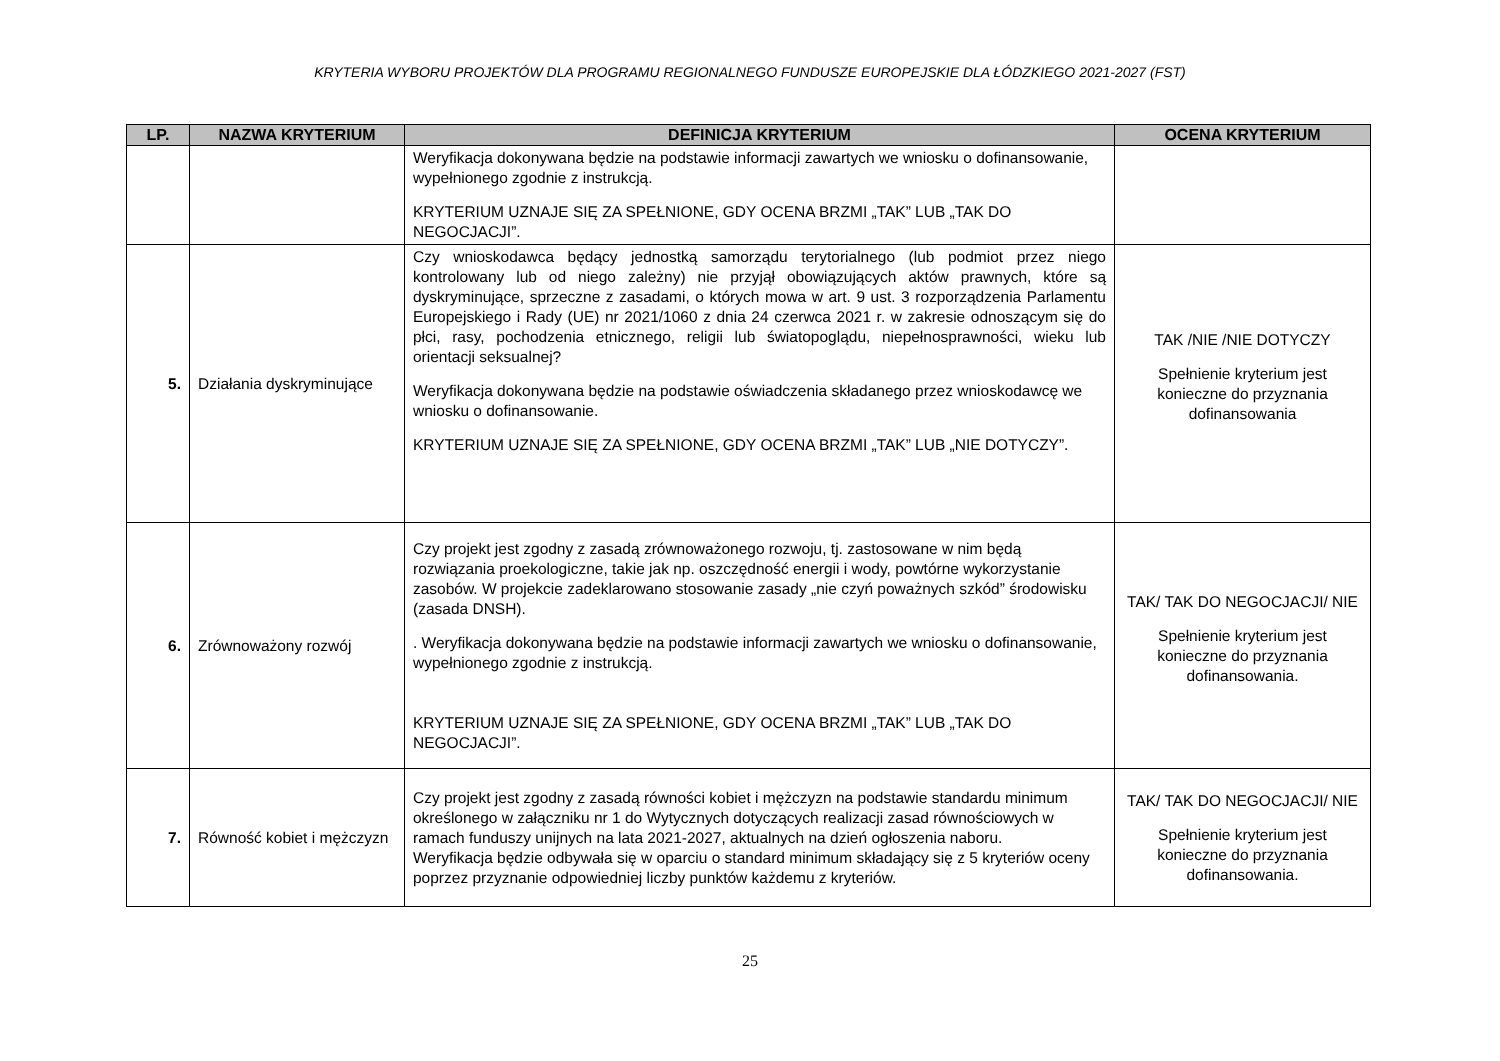KRYTERIA WYBORU PROJEKTÓW DLA PROGRAMU REGIONALNEGO FUNDUSZE EUROPEJSKIE DLA ŁÓDZKIEGO 2021-2027 (FST)
| LP. | NAZWA KRYTERIUM | DEFINICJA KRYTERIUM | OCENA KRYTERIUM |
| --- | --- | --- | --- |
| | | Weryfikacja dokonywana będzie na podstawie informacji zawartych we wniosku o dofinansowanie, wypełnionego zgodnie z instrukcją. KRYTERIUM UZNAJE SIĘ ZA SPEŁNIONE, GDY OCENA BRZMI „TAK” LUB „TAK DO NEGOCJACJI”. | |
| 5. | Działania dyskryminujące | Czy wnioskodawca będący jednostką samorządu terytorialnego (lub podmiot przez niego kontrolowany lub od niego zależny) nie przyjął obowiązujących aktów prawnych, które są dyskryminujące, sprzeczne z zasadami, o których mowa w art. 9 ust. 3 rozporządzenia Parlamentu Europejskiego i Rady (UE) nr 2021/1060 z dnia 24 czerwca 2021 r. w zakresie odnoszącym się do płci, rasy, pochodzenia etnicznego, religii lub światopoglądu, niepełnosprawności, wieku lub orientacji seksualnej? Weryfikacja dokonywana będzie na podstawie oświadczenia składanego przez wnioskodawcę we wniosku o dofinansowanie. KRYTERIUM UZNAJE SIĘ ZA SPEŁNIONE, GDY OCENA BRZMI „TAK” LUB „NIE DOTYCZY”. | TAK /NIE /NIE DOTYCZY Spełnienie kryterium jest konieczne do przyznania dofinansowania |
| 6. | Zrównoważony rozwój | Czy projekt jest zgodny z zasadą zrównoważonego rozwoju, tj. zastosowane w nim będą rozwiązania proekologiczne, takie jak np. oszczędność energii i wody, powtórne wykorzystanie zasobów. W projekcie zadeklarowano stosowanie zasady „nie czyń poważnych szkód” środowisku (zasada DNSH). . Weryfikacja dokonywana będzie na podstawie informacji zawartych we wniosku o dofinansowanie, wypełnionego zgodnie z instrukcją. KRYTERIUM UZNAJE SIĘ ZA SPEŁNIONE, GDY OCENA BRZMI „TAK” LUB „TAK DO NEGOCJACJI”. | TAK/ TAK DO NEGOCJACJI/ NIE Spełnienie kryterium jest konieczne do przyznania dofinansowania. |
| 7. | Równość kobiet i mężczyzn | Czy projekt jest zgodny z zasadą równości kobiet i mężczyzn na podstawie standardu minimum określonego w załączniku nr 1 do Wytycznych dotyczących realizacji zasad równościowych w ramach funduszy unijnych na lata 2021-2027, aktualnych na dzień ogłoszenia naboru. Weryfikacja będzie odbywała się w oparciu o standard minimum składający się z 5 kryteriów oceny poprzez przyznanie odpowiedniej liczby punktów każdemu z kryteriów. | TAK/ TAK DO NEGOCJACJI/ NIE Spełnienie kryterium jest konieczne do przyznania dofinansowania. |
25